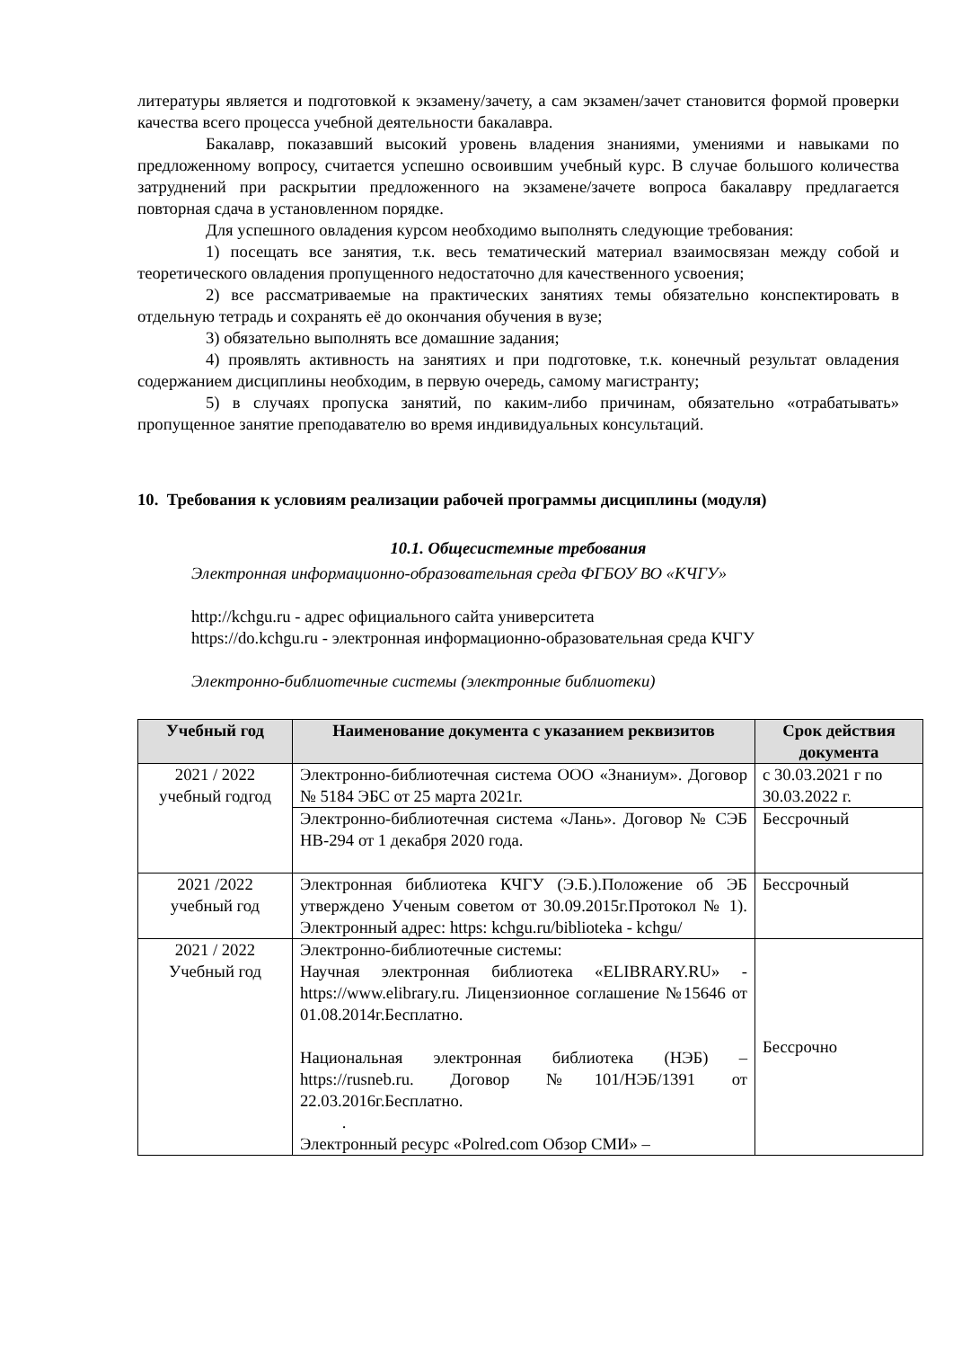литературы является и подготовкой к экзамену/зачету, а сам экзамен/зачет становится формой проверки качества всего процесса учебной деятельности бакалавра.
Бакалавр, показавший высокий уровень владения знаниями, умениями и навыками по предложенному вопросу, считается успешно освоившим учебный курс. В случае большого количества затруднений при раскрытии предложенного на экзамене/зачете вопроса бакалавру предлагается повторная сдача в установленном порядке.
Для успешного овладения курсом необходимо выполнять следующие требования:
1) посещать все занятия, т.к. весь тематический материал взаимосвязан между собой и теоретического овладения пропущенного недостаточно для качественного усвоения;
2) все рассматриваемые на практических занятиях темы обязательно конспектировать в отдельную тетрадь и сохранять её до окончания обучения в вузе;
3) обязательно выполнять все домашние задания;
4) проявлять активность на занятиях и при подготовке, т.к. конечный результат овладения содержанием дисциплины необходим, в первую очередь, самому магистранту;
5) в случаях пропуска занятий, по каким-либо причинам, обязательно «отрабатывать» пропущенное занятие преподавателю во время индивидуальных консультаций.
10. Требования к условиям реализации рабочей программы дисциплины (модуля)
10.1. Общесистемные требования
Электронная информационно-образовательная среда ФГБОУ ВО «КЧГУ»
http://kchgu.ru - адрес официального сайта университета
https://do.kchgu.ru - электронная информационно-образовательная среда КЧГУ
Электронно-библиотечные системы (электронные библиотеки)
| Учебный год | Наименование документа с указанием реквизитов | Срок действия документа |
| --- | --- | --- |
| 2021 / 2022 учебный годгод | Электронно-библиотечная система ООО «Знаниум». Договор № 5184 ЭБС от 25 марта 2021г. | с 30.03.2021 г по 30.03.2022 г. |
| | Электронно-библиотечная система «Лань». Договор № СЭБ НВ-294 от 1 декабря 2020 года. | Бессрочный |
| 2021 /2022 учебный год | Электронная библиотека КЧГУ (Э.Б.).Положение об ЭБ утверждено Ученым советом от 30.09.2015г.Протокол № 1). Электронный адрес: https: kchgu.ru/biblioteka - kchgu/ | Бессрочный |
| 2021 / 2022 Учебный год | Электронно-библиотечные системы: Научная электронная библиотека «ELIBRARY.RU» - https://www.elibrary.ru. Лицензионное соглашение №15646 от 01.08.2014г.Бесплатно. Национальная электронная библиотека (НЭБ) – https://rusneb.ru. Договор №101/НЭБ/1391 от 22.03.2016г.Бесплатно. . Электронный ресурс «Polred.com Обзор СМИ» – | Бессрочно |